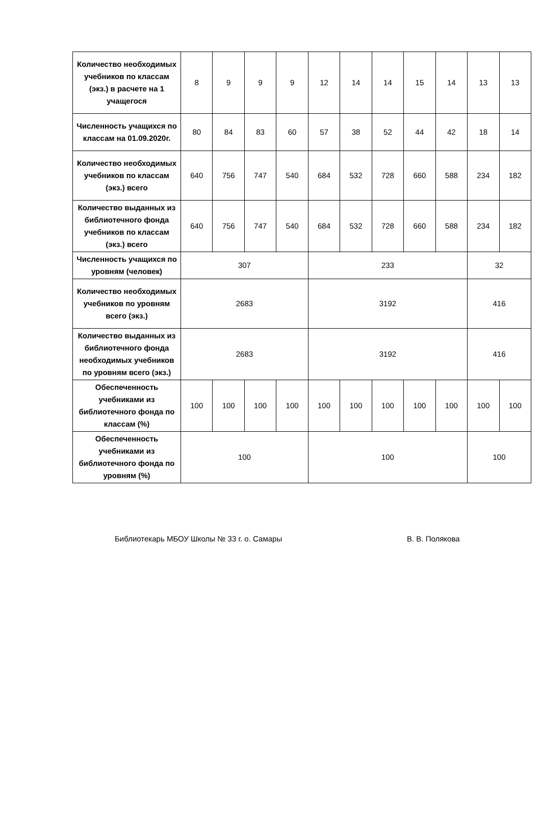| Количество необходимых учебников по классам (экз.) в расчете на 1 учащегося | 8 | 9 | 9 | 9 | 12 | 14 | 14 | 15 | 14 | 13 | 13 |
| Численность учащихся по классам на 01.09.2020г. | 80 | 84 | 83 | 60 | 57 | 38 | 52 | 44 | 42 | 18 | 14 |
| Количество необходимых учебников по классам (экз.) всего | 640 | 756 | 747 | 540 | 684 | 532 | 728 | 660 | 588 | 234 | 182 |
| Количество выданных из библиотечного фонда учебников по классам (экз.) всего | 640 | 756 | 747 | 540 | 684 | 532 | 728 | 660 | 588 | 234 | 182 |
| Численность учащихся по уровням (человек) | 307 | | | | 233 | | | | | 32 | |
| Количество необходимых учебников по уровням всего (экз.) | 2683 | | | | 3192 | | | | | 416 | |
| Количество выданных из библиотечного фонда необходимых учебников по уровням всего (экз.) | 2683 | | | | 3192 | | | | | 416 | |
| Обеспеченность учебниками из библиотечного фонда по классам (%) | 100 | 100 | 100 | 100 | 100 | 100 | 100 | 100 | 100 | 100 | 100 |
| Обеспеченность учебниками из библиотечного фонда по уровням (%) | 100 | | | | 100 | | | | | 100 | |
Библиотекарь МБОУ Школы № 33 г. о. Самары В. В. Полякова